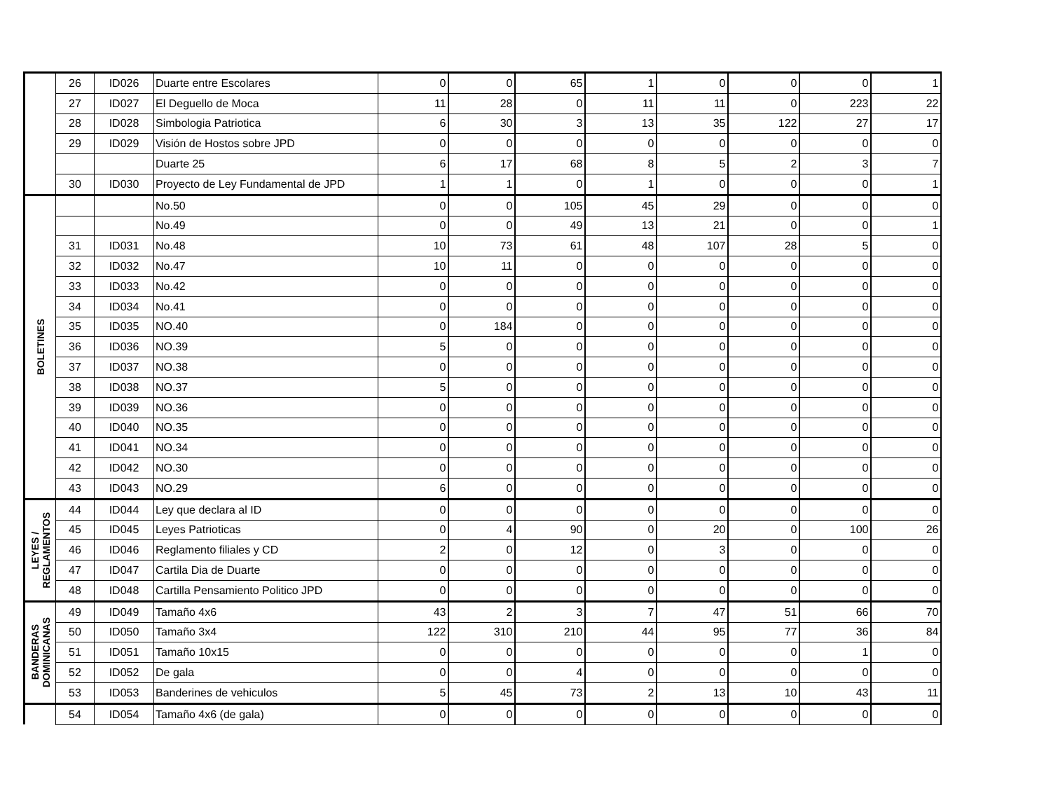| | 26 | ID026 | Duarte entre Escolares | 0 | 0 | 65 | 1 | 0 | 0 | 0 | 1 |
| | 27 | ID027 | El Deguello de Moca | 11 | 28 | 0 | 11 | 11 | 0 | 223 | 22 |
| | 28 | ID028 | Simbologia Patriotica | 6 | 30 | 3 | 13 | 35 | 122 | 27 | 17 |
| | 29 | ID029 | Visión de Hostos sobre JPD | 0 | 0 | 0 | 0 | 0 | 0 | 0 | 0 |
| | | | Duarte 25 | 6 | 17 | 68 | 8 | 5 | 2 | 3 | 7 |
| | 30 | ID030 | Proyecto de Ley Fundamental de JPD | 1 | 1 | 0 | 1 | 0 | 0 | 0 | 1 |
| BOLETINES | | | No.50 | 0 | 0 | 105 | 45 | 29 | 0 | 0 | 0 |
| | | | No.49 | 0 | 0 | 49 | 13 | 21 | 0 | 0 | 1 |
| | 31 | ID031 | No.48 | 10 | 73 | 61 | 48 | 107 | 28 | 5 | 0 |
| | 32 | ID032 | No.47 | 10 | 11 | 0 | 0 | 0 | 0 | 0 | 0 |
| | 33 | ID033 | No.42 | 0 | 0 | 0 | 0 | 0 | 0 | 0 | 0 |
| | 34 | ID034 | No.41 | 0 | 0 | 0 | 0 | 0 | 0 | 0 | 0 |
| | 35 | ID035 | NO.40 | 0 | 184 | 0 | 0 | 0 | 0 | 0 | 0 |
| | 36 | ID036 | NO.39 | 5 | 0 | 0 | 0 | 0 | 0 | 0 | 0 |
| | 37 | ID037 | NO.38 | 0 | 0 | 0 | 0 | 0 | 0 | 0 | 0 |
| | 38 | ID038 | NO.37 | 5 | 0 | 0 | 0 | 0 | 0 | 0 | 0 |
| | 39 | ID039 | NO.36 | 0 | 0 | 0 | 0 | 0 | 0 | 0 | 0 |
| | 40 | ID040 | NO.35 | 0 | 0 | 0 | 0 | 0 | 0 | 0 | 0 |
| | 41 | ID041 | NO.34 | 0 | 0 | 0 | 0 | 0 | 0 | 0 | 0 |
| | 42 | ID042 | NO.30 | 0 | 0 | 0 | 0 | 0 | 0 | 0 | 0 |
| | 43 | ID043 | NO.29 | 6 | 0 | 0 | 0 | 0 | 0 | 0 | 0 |
| LEYES / REGLAMENTOS | 44 | ID044 | Ley que declara al ID | 0 | 0 | 0 | 0 | 0 | 0 | 0 | 0 |
| | 45 | ID045 | Leyes Patrioticas | 0 | 4 | 90 | 0 | 20 | 0 | 100 | 26 |
| | 46 | ID046 | Reglamento filiales y CD | 2 | 0 | 12 | 0 | 3 | 0 | 0 | 0 |
| | 47 | ID047 | Cartila Dia de Duarte | 0 | 0 | 0 | 0 | 0 | 0 | 0 | 0 |
| | 48 | ID048 | Cartilla Pensamiento Politico JPD | 0 | 0 | 0 | 0 | 0 | 0 | 0 | 0 |
| BANDERAS DOMINICANAS | 49 | ID049 | Tamaño 4x6 | 43 | 2 | 3 | 7 | 47 | 51 | 66 | 70 |
| | 50 | ID050 | Tamaño 3x4 | 122 | 310 | 210 | 44 | 95 | 77 | 36 | 84 |
| | 51 | ID051 | Tamaño 10x15 | 0 | 0 | 0 | 0 | 0 | 0 | 1 | 0 |
| | 52 | ID052 | De gala | 0 | 0 | 4 | 0 | 0 | 0 | 0 | 0 |
| | 53 | ID053 | Banderines de vehiculos | 5 | 45 | 73 | 2 | 13 | 10 | 43 | 11 |
| | 54 | ID054 | Tamaño 4x6 (de gala) | 0 | 0 | 0 | 0 | 0 | 0 | 0 | 0 |